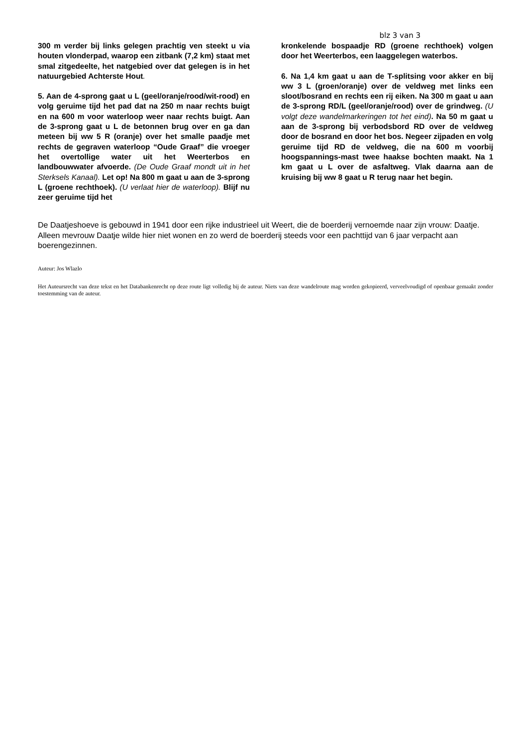blz 3 van 3
300 m verder bij links gelegen prachtig ven steekt u via houten vlonderpad, waarop een zitbank (7,2 km) staat met smal zitgedeelte, het natgebied over dat gelegen is in het natuurgebied Achterste Hout.
5. Aan de 4-sprong gaat u L (geel/oranje/rood/wit-rood) en volg geruime tijd het pad dat na 250 m naar rechts buigt en na 600 m voor waterloop weer naar rechts buigt. Aan de 3-sprong gaat u L de betonnen brug over en ga dan meteen bij ww 5 R (oranje) over het smalle paadje met rechts de gegraven waterloop “Oude Graaf” die vroeger het overtollige water uit het Weerterbos en landbouwwater afvoerde. (De Oude Graaf mondt uit in het Sterksels Kanaal). Let op! Na 800 m gaat u aan de 3-sprong L (groene rechthoek). (U verlaat hier de waterloop). Blijf nu zeer geruime tijd het
kronkelende bospaadje RD (groene rechthoek) volgen door het Weerterbos, een laaggelegen waterbos.
6. Na 1,4 km gaat u aan de T-splitsing voor akker en bij ww 3 L (groen/oranje) over de veldweg met links een sloot/bosrand en rechts een rij eiken. Na 300 m gaat u aan de 3-sprong RD/L (geel/oranje/rood) over de grindweg. (U volgt deze wandelmarkeringen tot het eind). Na 50 m gaat u aan de 3-sprong bij verbodsbord RD over de veldweg door de bosrand en door het bos. Negeer zijpaden en volg geruime tijd RD de veldweg, die na 600 m voorbij hoogspannings-mast twee haakse bochten maakt. Na 1 km gaat u L over de asfaltweg. Vlak daarna aan de kruising bij ww 8 gaat u R terug naar het begin.
De Daatjeshoeve is gebouwd in 1941 door een rijke industrieel uit Weert, die de boerderij vernoemde naar zijn vrouw: Daatje. Alleen mevrouw Daatje wilde hier niet wonen en zo werd de boerderij steeds voor een pachttijd van 6 jaar verpacht aan boerengezinnen.
Auteur: Jos Wlazlo
Het Auteursrecht van deze tekst en het Databankenrecht op deze route ligt volledig bij de auteur. Niets van deze wandelroute mag worden gekopieerd, verveelvoudigd of openbaar gemaakt zonder toestemming van de auteur.